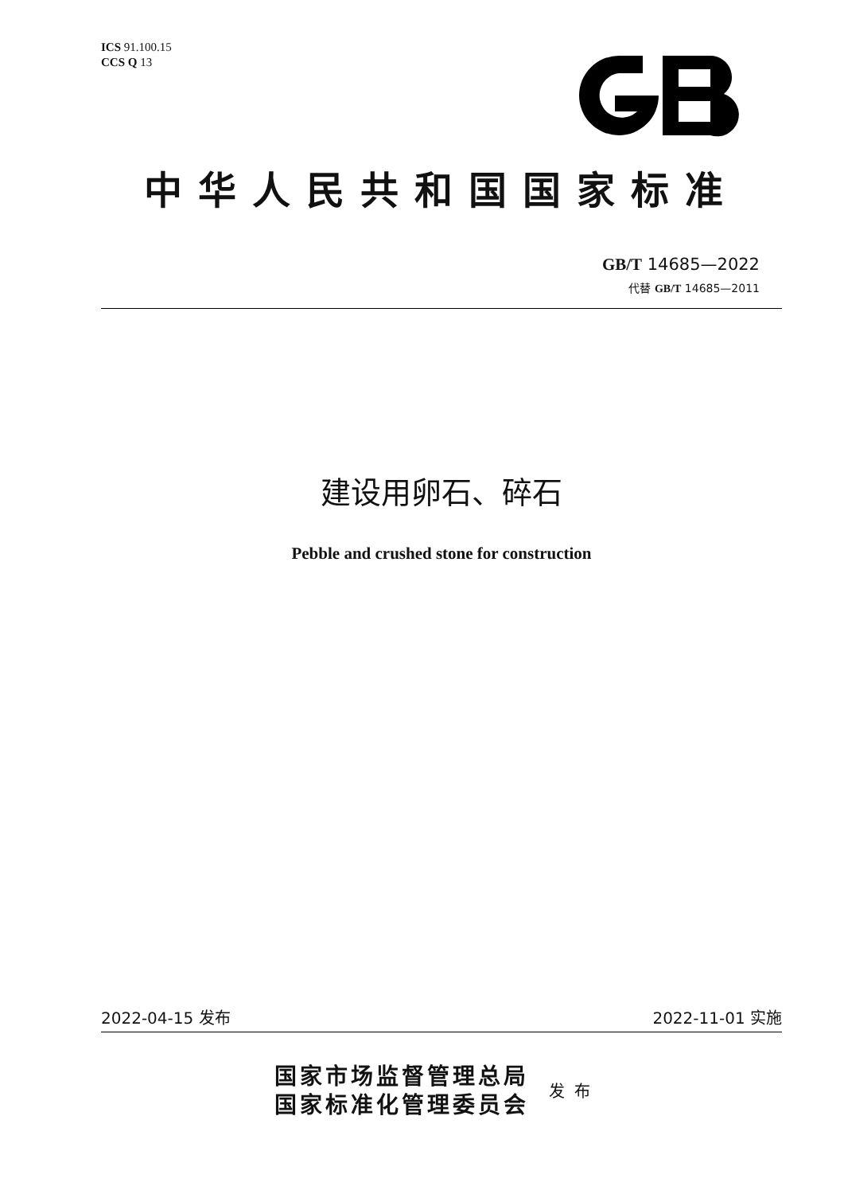ICS 91.100.15
CCS Q 13
中华人民共和国国家标准
GB/T 14685—2022
代替 GB/T 14685—2011
建设用卵石、碎石
Pebble and crushed stone for construction
2022-04-15 发布 2022-11-01 实施
国家市场监督管理总局
国家标准化管理委员会
发布